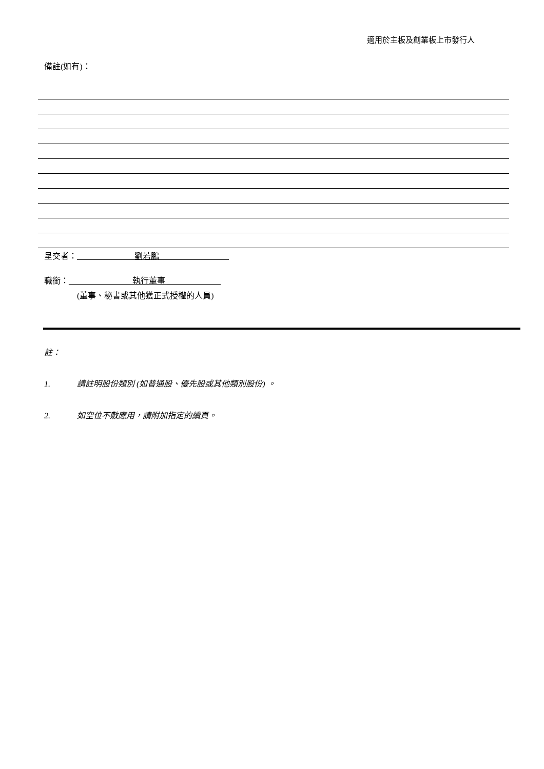適用於主板及創業板上市發行人
備註(如有)：
呈交者：______________劉若鵬_________________
職銜：_______________ 執行董事 _____________
(董事、秘書或其他獲正式授權的人員)
註：
1. 請註明股份類別 (如普通股、優先股或其他類別股份) 。
2. 如空位不敷應用，請附加指定的續頁。